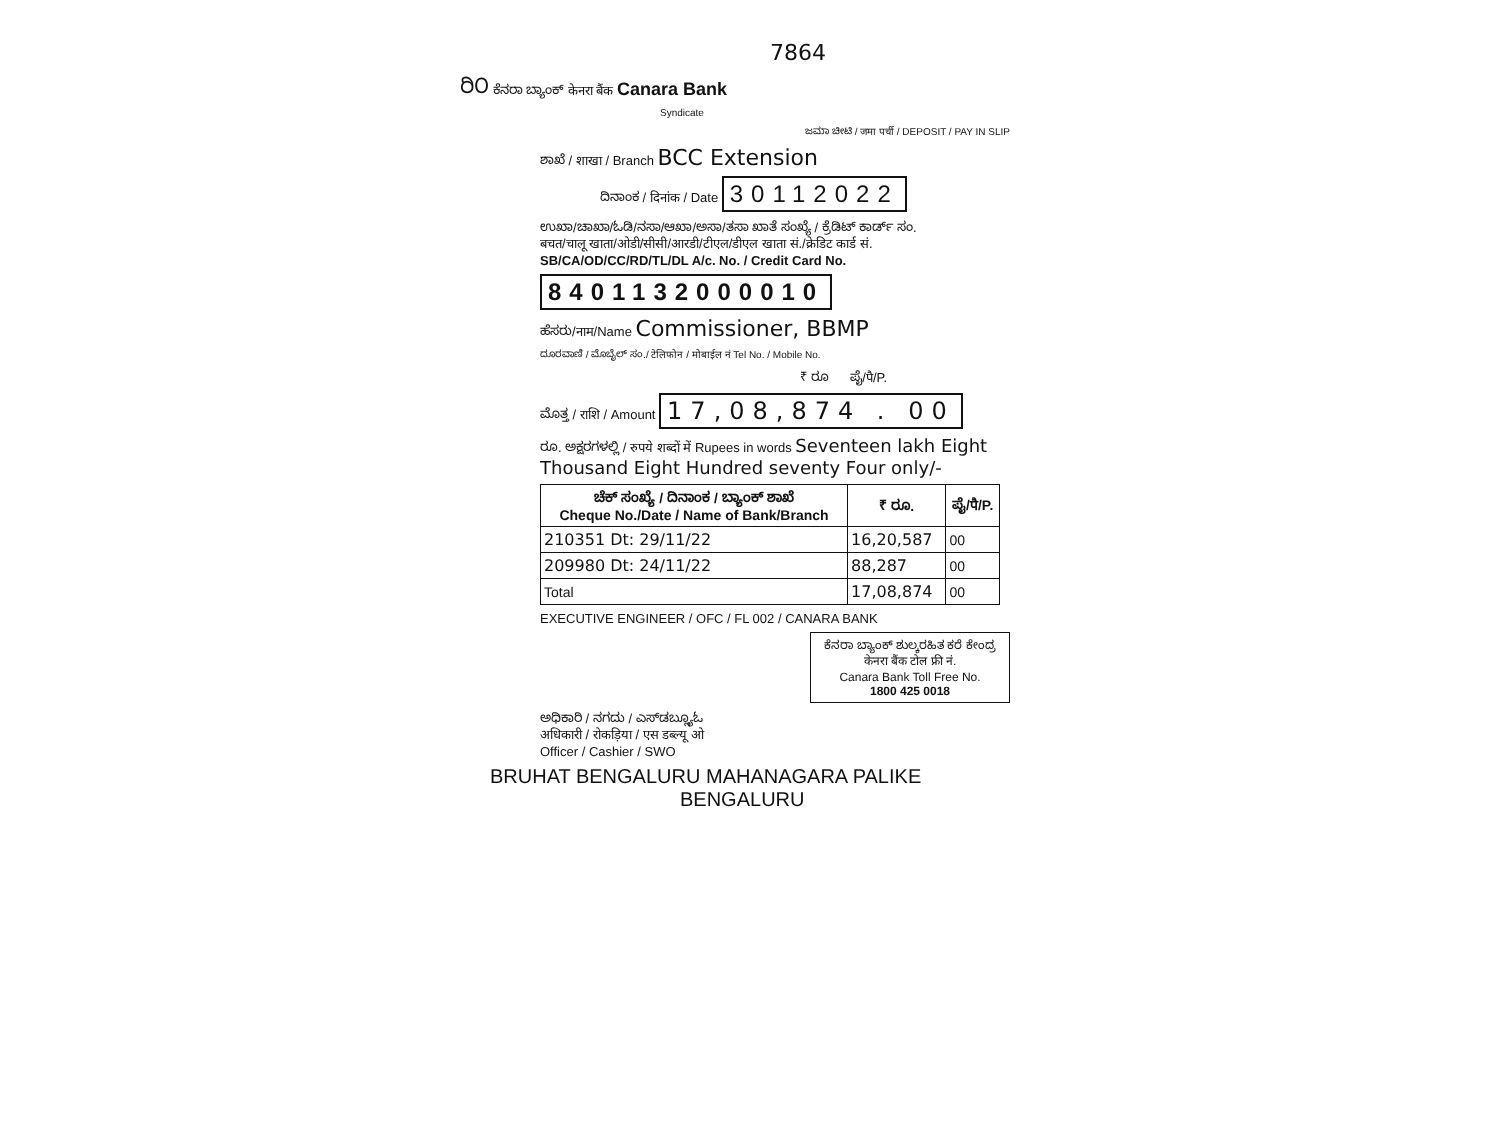7864
ರಿ೦ ಕೆನರಾ ಬ್ಯಾಂಕ್ केनरा बैंक Canara Bank
Syndicate
ಜಮಾ ಚೀಟಿ / जमा पर्ची / DEPOSIT / PAY IN SLIP
ಶಾಖೆ / शाखा / Branch BCC Extension
ದಿನಾಂಕ / दिनांक / Date 30112022
ಉಖಾ/ಚಾಖಾ/ಓಡಿ/ನಸಾ/ಆಖಾ/ಅಸಾ/ತಸಾ ಖಾತೆ ಸಂಖ್ಯೆ / ಕ್ರೆಡಿಟ್ ಕಾರ್ಡ್ ಸಂ.
बचत/चालू खाता/ओडी/सीसी/आरडी/टीएल/डीएल खाता सं./क्रेडिट कार्ड सं.
SB/CA/OD/CC/RD/TL/DL A/c. No. / Credit Card No.
8401132000010
ಹೆಸರು/नाम/Name Commissioner, BBMP
ದೂರವಾಣಿ / ಮೊಬೈಲ್ ಸಂ./ टेलिफोन / मोबाईल नं Tel No. / Mobile No.
₹ ರೂ ಪೈ/पै/P.
ಮೊತ್ತ / राशि / Amount 17,08,874 . 00
ರೂ. ಅಕ್ಷರಗಳಲ್ಲಿ / रुपये शब्दों में Rupees in words Seventeen lakh Eight Thousand Eight Hundred seventy Four only/-
| ಚೆಕ್ ಸಂಖ್ಯೆ / ದಿನಾಂಕ / ಬ್ಯಾಂಕ್ ಶಾಖೆ Cheque No./Date / Name of Bank/Branch | ₹ ರೂ. | ಪೈ/पै/P. |
| --- | --- | --- |
| 210351 Dt: 29/11/22 | 16,20,587 | 00 |
| 209980 Dt: 24/11/22 | 88,287 | 00 |
| Total | 17,08,874 | 00 |
EXECUTIVE ENGINEER / OFC / FL 002 / CANARA BANK
ಕೆನರಾ ಬ್ಯಾಂಕ್ ಶುಲ್ಕರಹಿತ ಕರೆ ಕೇಂದ್ರ
केनरा बैंक टोल फ्री नं.
Canara Bank Toll Free No.
1800 425 0018
ಅಧಿಕಾರಿ / ನಗದು / ಎಸ್‌ಡಬ್ಲ್ಯೂಓ
अधिकारी / रोकड़िया / एस डब्ल्यू ओ
Officer / Cashier / SWO
BRUHAT BENGALURU MAHANAGARA PALIKE
BENGALURU